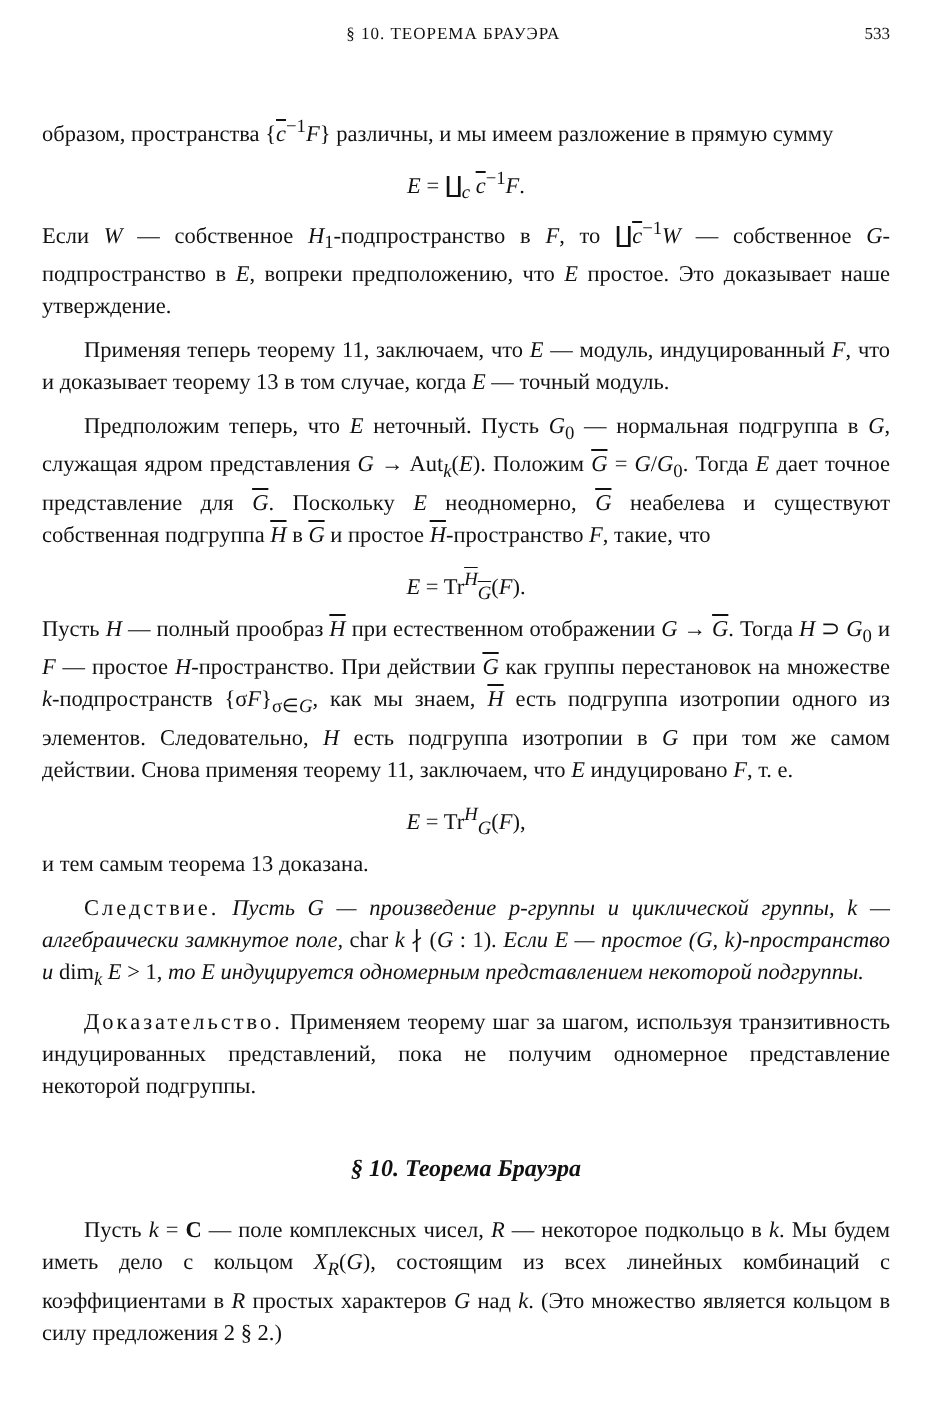§ 10. ТЕОРЕМА БРАУЭРА 533
образом, пространства {c<sup>−1</sup>F} различны, и мы имеем разложение в прямую сумму
E = ∐<sub>c</sub> c<sup>−1</sup>F.
Если W — собственное H<sub>1</sub>-подпространство в F, то ∐c<sup>−1</sup>W — собственное G-подпространство в E, вопреки предположению, что E простое. Это доказывает наше утверждение.
Применяя теперь теорему 11, заключаем, что E — модуль, индуцированный F, что и доказывает теорему 13 в том случае, когда E — точный модуль.
Предположим теперь, что E неточный. Пусть G<sub>0</sub> — нормальная подгруппа в G, служащая ядром представления G → Aut<sub>k</sub>(E). Положим G = G/G<sub>0</sub>. Тогда E дает точное представление для G. Поскольку E неодномерно, G неабелева и существуют собственная подгруппа H в G и простое H-пространство F, такие, что
E = Tr<sup>H</sup><sub>G</sub>(F).
Пусть H — полный прообраз H при естественном отображении G → G. Тогда H ⊃ G<sub>0</sub> и F — простое H-пространство. При действии G как группы перестановок на множестве k-подпространств {σF}<sub>σ∈G</sub>, как мы знаем, H есть подгруппа изотропии одного из элементов. Следовательно, H есть подгруппа изотропии в G при том же самом действии. Снова применяя теорему 11, заключаем, что E индуцировано F, т. е.
E = Tr<sup>H</sup><sub>G</sub>(F),
и тем самым теорема 13 доказана.
Следствие. Пусть G — произведение p-группы и циклической группы, k — алгебраически замкнутое поле, char k ∤ (G : 1). Если E — простое (G, k)-пространство и dim<sub>k</sub> E > 1, то E индуцируется одномерным представлением некоторой подгруппы.
Доказательство. Применяем теорему шаг за шагом, используя транзитивность индуцированных представлений, пока не получим одномерное представление некоторой подгруппы.
§ 10. Теорема Брауэра
Пусть k = C — поле комплексных чисел, R — некоторое подкольцо в k. Мы будем иметь дело с кольцом X<sub>R</sub>(G), состоящим из всех линейных комбинаций с коэффициентами в R простых характеров G над k. (Это множество является кольцом в силу предложения 2 § 2.)